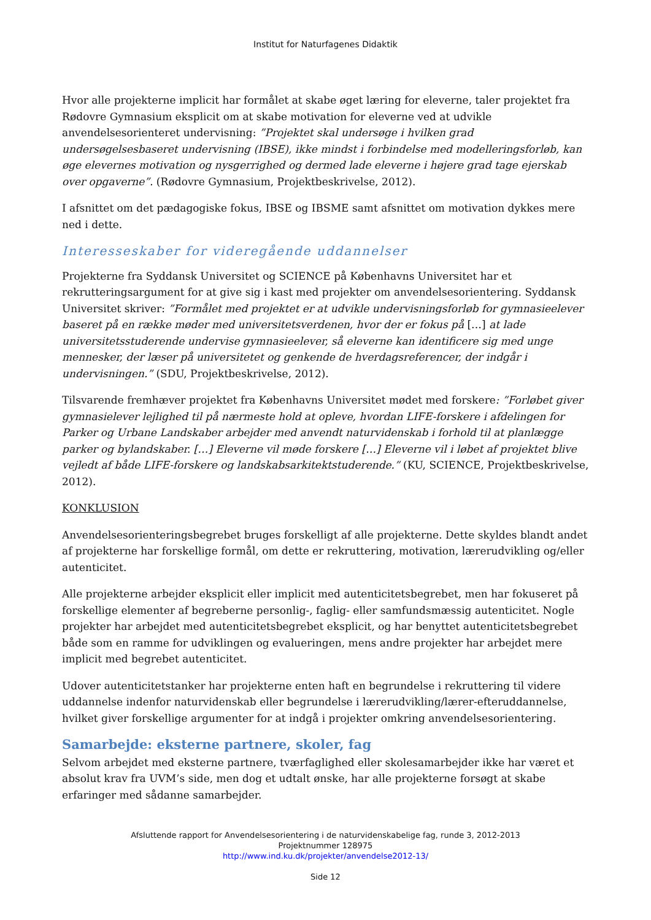Institut for Naturfagenes Didaktik
Hvor alle projekterne implicit har formålet at skabe øget læring for eleverne, taler projektet fra Rødovre Gymnasium eksplicit om at skabe motivation for eleverne ved at udvikle anvendelsesorienteret undervisning: ”Projektet skal undersøge i hvilken grad undersøgelsesbaseret undervisning (IBSE), ikke mindst i forbindelse med modelleringsforløb, kan øge elevernes motivation og nysgerrighed og dermed lade eleverne i højere grad tage ejerskab over opgaverne”. (Rødovre Gymnasium, Projektbeskrivelse, 2012).
I afsnittet om det pædagogiske fokus, IBSE og IBSME samt afsnittet om motivation dykkes mere ned i dette.
Interesseskaber for videregående uddannelser
Projekterne fra Syddansk Universitet og SCIENCE på Københavns Universitet har et rekrutteringsargument for at give sig i kast med projekter om anvendelsesorientering. Syddansk Universitet skriver: ”Formålet med projektet er at udvikle undervisningsforløb for gymnasieelever baseret på en række møder med universitetsverdenen, hvor der er fokus på […] at lade universitetsstuderende undervise gymnasieelever, så eleverne kan identificere sig med unge mennesker, der læser på universitetet og genkende de hverdagsreferencer, der indgår i undervisningen.” (SDU, Projektbeskrivelse, 2012).
Tilsvarende fremhæver projektet fra Københavns Universitet mødet med forskere: ”Forløbet giver gymnasielever lejlighed til på nærmeste hold at opleve, hvordan LIFE-forskere i afdelingen for Parker og Urbane Landskaber arbejder med anvendt naturvidenskab i forhold til at planlægge parker og bylandskaber. […] Eleverne vil møde forskere […] Eleverne vil i løbet af projektet blive vejledt af både LIFE-forskere og landskabsarkitektstuderende.” (KU, SCIENCE, Projektbeskrivelse, 2012).
KONKLUSION
Anvendelsesorienteringsbegrebet bruges forskelligt af alle projekterne. Dette skyldes blandt andet af projekterne har forskellige formål, om dette er rekruttering, motivation, lærerudvikling og/eller autenticitet.
Alle projekterne arbejder eksplicit eller implicit med autenticitetsbegrebet, men har fokuseret på forskellige elementer af begreberne personlig-, faglig- eller samfundsmæssig autenticitet. Nogle projekter har arbejdet med autenticitetsbegrebet eksplicit, og har benyttet autenticitetsbegrebet både som en ramme for udviklingen og evalueringen, mens andre projekter har arbejdet mere implicit med begrebet autenticitet.
Udover autenticitetstanker har projekterne enten haft en begrundelse i rekruttering til videre uddannelse indenfor naturvidenskab eller begrundelse i lærerudvikling/lærer-efteruddannelse, hvilket giver forskellige argumenter for at indgå i projekter omkring anvendelsesorientering.
Samarbejde: eksterne partnere, skoler, fag
Selvom arbejdet med eksterne partnere, tværfaglighed eller skolesamarbejder ikke har været et absolut krav fra UVM’s side, men dog et udtalt ønske, har alle projekterne forsøgt at skabe erfaringer med sådanne samarbejder.
Afsluttende rapport for Anvendelsesorientering i de naturvidenskabelige fag, runde 3, 2012-2013
Projektnummer 128975
http://www.ind.ku.dk/projekter/anvendelse2012-13/
Side 12